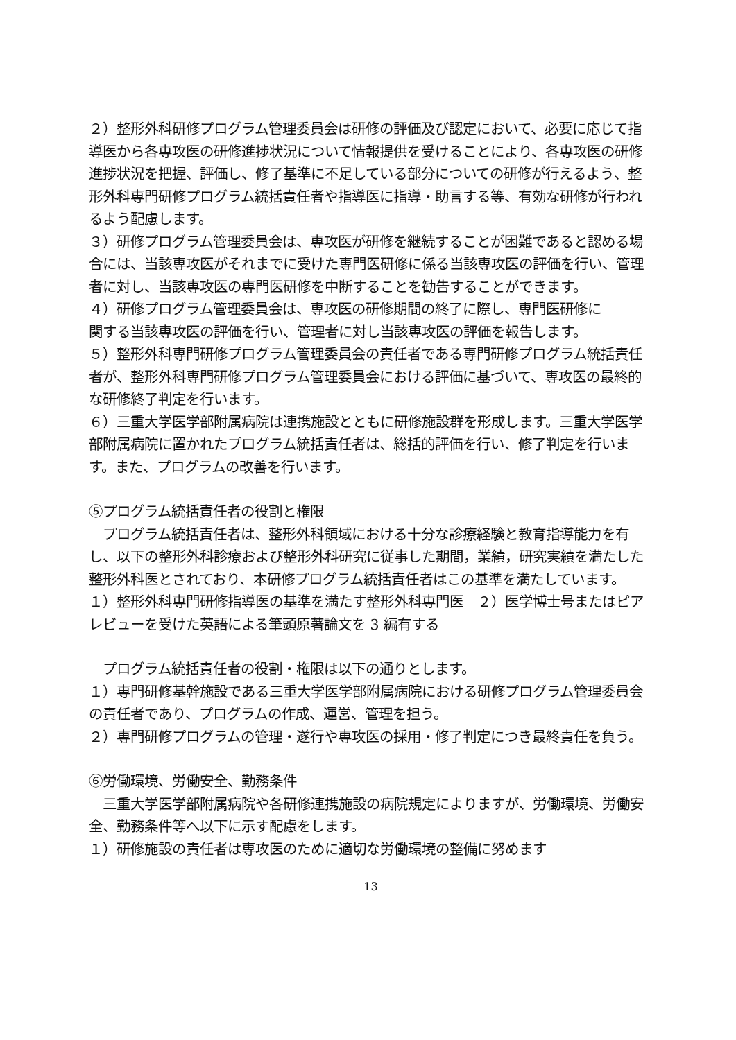２）整形外科研修プログラム管理委員会は研修の評価及び認定において、必要に応じて指導医から各専攻医の研修進捗状況について情報提供を受けることにより、各専攻医の研修進捗状況を把握、評価し、修了基準に不足している部分についての研修が行えるよう、整形外科専門研修プログラム統括責任者や指導医に指導・助言する等、有効な研修が行われるよう配慮します。
３）研修プログラム管理委員会は、専攻医が研修を継続することが困難であると認める場合には、当該専攻医がそれまでに受けた専門医研修に係る当該専攻医の評価を行い、管理者に対し、当該専攻医の専門医研修を中断することを勧告することができます。
４）研修プログラム管理委員会は、専攻医の研修期間の終了に際し、専門医研修に
関する当該専攻医の評価を行い、管理者に対し当該専攻医の評価を報告します。
５）整形外科専門研修プログラム管理委員会の責任者である専門研修プログラム統括責任者が、整形外科専門研修プログラム管理委員会における評価に基づいて、専攻医の最終的な研修終了判定を行います。
６）三重大学医学部附属病院は連携施設とともに研修施設群を形成します。三重大学医学部附属病院に置かれたプログラム統括責任者は、総括的評価を行い、修了判定を行います。また、プログラムの改善を行います。
⑤プログラム統括責任者の役割と権限
　プログラム統括責任者は、整形外科領域における十分な診療経験と教育指導能力を有し、以下の整形外科診療および整形外科研究に従事した期間，業績，研究実績を満たした整形外科医とされており、本研修プログラム統括責任者はこの基準を満たしています。
１）整形外科専門研修指導医の基準を満たす整形外科専門医　２）医学博士号またはピアレビューを受けた英語による筆頭原著論文を 3 編有する
　プログラム統括責任者の役割・権限は以下の通りとします。
１）専門研修基幹施設である三重大学医学部附属病院における研修プログラム管理委員会の責任者であり、プログラムの作成、運営、管理を担う。
２）専門研修プログラムの管理・遂行や専攻医の採用・修了判定につき最終責任を負う。
⑥労働環境、労働安全、勤務条件
　三重大学医学部附属病院や各研修連携施設の病院規定によりますが、労働環境、労働安全、勤務条件等へ以下に示す配慮をします。
１）研修施設の責任者は専攻医のために適切な労働環境の整備に努めます
13